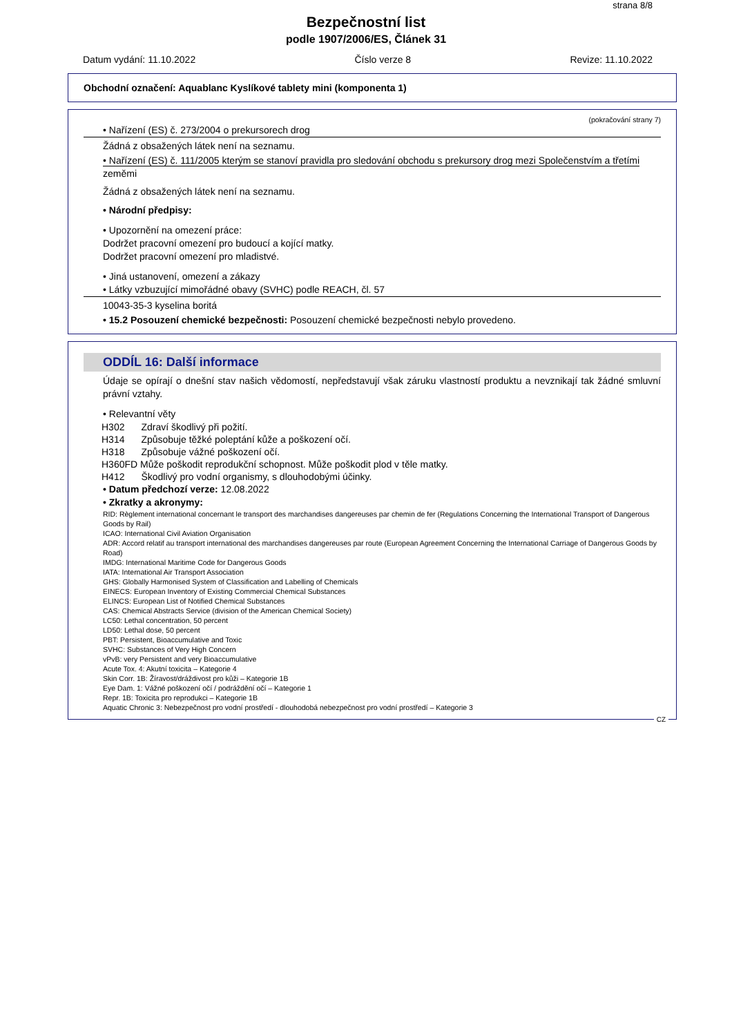strana 8/8
Bezpečnostní list
podle 1907/2006/ES, Článek 31
Datum vydání: 11.10.2022 Číslo verze 8 Revize: 11.10.2022
Obchodní označení: Aquablanc Kyslíkové tablety mini (komponenta 1)
(pokračování strany 7)
• Nařízení (ES) č. 273/2004 o prekursorech drog
Žádná z obsažených látek není na seznamu.
• Nařízení (ES) č. 111/2005 kterým se stanoví pravidla pro sledování obchodu s prekursory drog mezi Společenstvím a třetími
zeměmi
Žádná z obsažených látek není na seznamu.
• Národní předpisy:
• Upozornění na omezení práce:
Dodržet pracovní omezení pro budoucí a kojící matky.
Dodržet pracovní omezení pro mladistvé.
• Jiná ustanovení, omezení a zákazy
• Látky vzbuzující mimořádné obavy (SVHC) podle REACH, čl. 57
10043-35-3 kyselina boritá
• 15.2 Posouzení chemické bezpečnosti: Posouzení chemické bezpečnosti nebylo provedeno.
ODDÍL 16: Další informace
Údaje se opírají o dnešní stav našich vědomostí, nepředstavují však záruku vlastností produktu a nevznikají tak žádné smluvní právní vztahy.
• Relevantní věty
| H302 | Zdraví škodlivý při požití. |
| H314 | Způsobuje těžké poleptání kůže a poškození očí. |
| H318 | Způsobuje vážné poškození očí. |
| H360FD Může poškodit reprodukční schopnost. Může poškodit plod v těle matky. | |
| H412 | Škodlivý pro vodní organismy, s dlouhodobými účinky. |
• Datum předchozí verze: 12.08.2022
• Zkratky a akronymy:
RID: Règlement international concernant le transport des marchandises dangereuses par chemin de fer (Regulations Concerning the International Transport of Dangerous Goods by Rail)
ICAO: International Civil Aviation Organisation
ADR: Accord relatif au transport international des marchandises dangereuses par route (European Agreement Concerning the International Carriage of Dangerous Goods by Road)
IMDG: International Maritime Code for Dangerous Goods
IATA: International Air Transport Association
GHS: Globally Harmonised System of Classification and Labelling of Chemicals
EINECS: European Inventory of Existing Commercial Chemical Substances
ELINCS: European List of Notified Chemical Substances
CAS: Chemical Abstracts Service (division of the American Chemical Society)
LC50: Lethal concentration, 50 percent
LD50: Lethal dose, 50 percent
PBT: Persistent, Bioaccumulative and Toxic
SVHC: Substances of Very High Concern
vPvB: very Persistent and very Bioaccumulative
Acute Tox. 4: Akutní toxicita – Kategorie 4
Skin Corr. 1B: Žíravost/dráždivost pro kůži – Kategorie 1B
Eye Dam. 1: Vážné poškození očí / podráždění očí – Kategorie 1
Repr. 1B: Toxicita pro reprodukci – Kategorie 1B
Aquatic Chronic 3: Nebezpečnost pro vodní prostředí - dlouhodobá nebezpečnost pro vodní prostředí – Kategorie 3
CZ